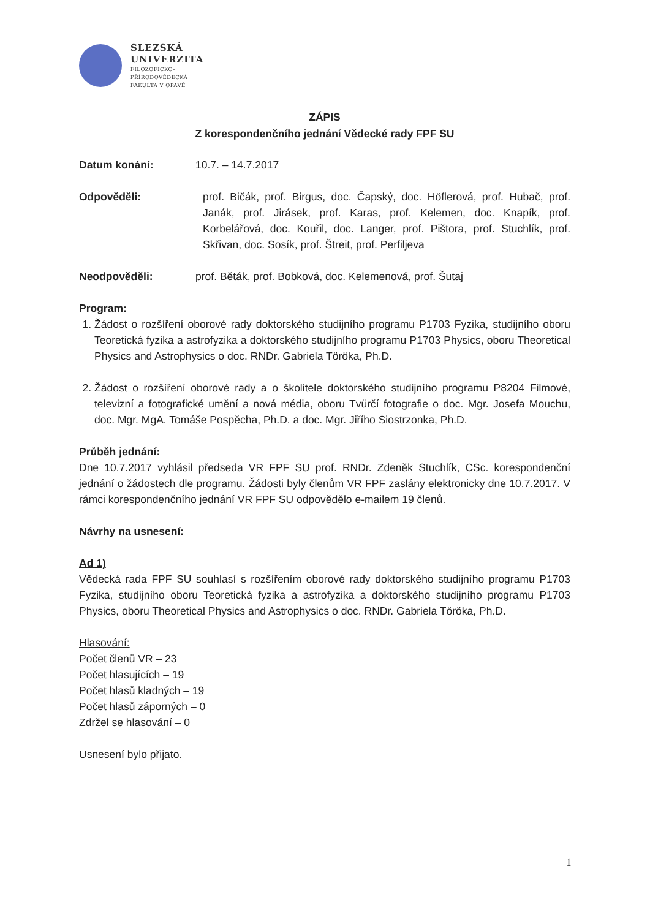SLEZSKÁ
UNIVERZITA
FILOZOFICKO-
PŘÍRODOVĚDECKÁ
FAKULTA V OPAVĚ
ZÁPIS
Z korespondenčního jednání Vědecké rady FPF SU
Datum konání: 10.7. – 14.7.2017
Odpověděli: prof. Bičák, prof. Birgus, doc. Čapský, doc. Höflerová, prof. Hubač, prof. Janák, prof. Jirásek, prof. Karas, prof. Kelemen, doc. Knapík, prof. Korbelářová, doc. Kouřil, doc. Langer, prof. Pištora, prof. Stuchlík, prof. Skřivan, doc. Sosík, prof. Štreit, prof. Perfiljeva
Neodpověděli: prof. Běták, prof. Bobková, doc. Kelemenová, prof. Šutaj
Program:
1. Žádost o rozšíření oborové rady doktorského studijního programu P1703 Fyzika, studijního oboru Teoretická fyzika a astrofyzika a doktorského studijního programu P1703 Physics, oboru Theoretical Physics and Astrophysics o doc. RNDr. Gabriela Töröka, Ph.D.
2. Žádost o rozšíření oborové rady a o školitele doktorského studijního programu P8204 Filmové, televizní a fotografické umění a nová média, oboru Tvůrčí fotografie o doc. Mgr. Josefa Mouchu, doc. Mgr. MgA. Tomáše Pospěcha, Ph.D. a doc. Mgr. Jiřího Siostrzonka, Ph.D.
Průběh jednání:
Dne 10.7.2017 vyhlásil předseda VR FPF SU prof. RNDr. Zdeněk Stuchlík, CSc. korespondenční jednání o žádostech dle programu. Žádosti byly členům VR FPF zaslány elektronicky dne 10.7.2017. V rámci korespondenčního jednání VR FPF SU odpovědělo e-mailem 19 členů.
Návrhy na usnesení:
Ad 1)
Vědecká rada FPF SU souhlasí s rozšířením oborové rady doktorského studijního programu P1703 Fyzika, studijního oboru Teoretická fyzika a astrofyzika a doktorského studijního programu P1703 Physics, oboru Theoretical Physics and Astrophysics o doc. RNDr. Gabriela Töröka, Ph.D.
Hlasování:
Počet členů VR – 23
Počet hlasujících – 19
Počet hlasů kladných – 19
Počet hlasů záporných – 0
Zdržel se hlasování – 0
Usnesení bylo přijato.
1